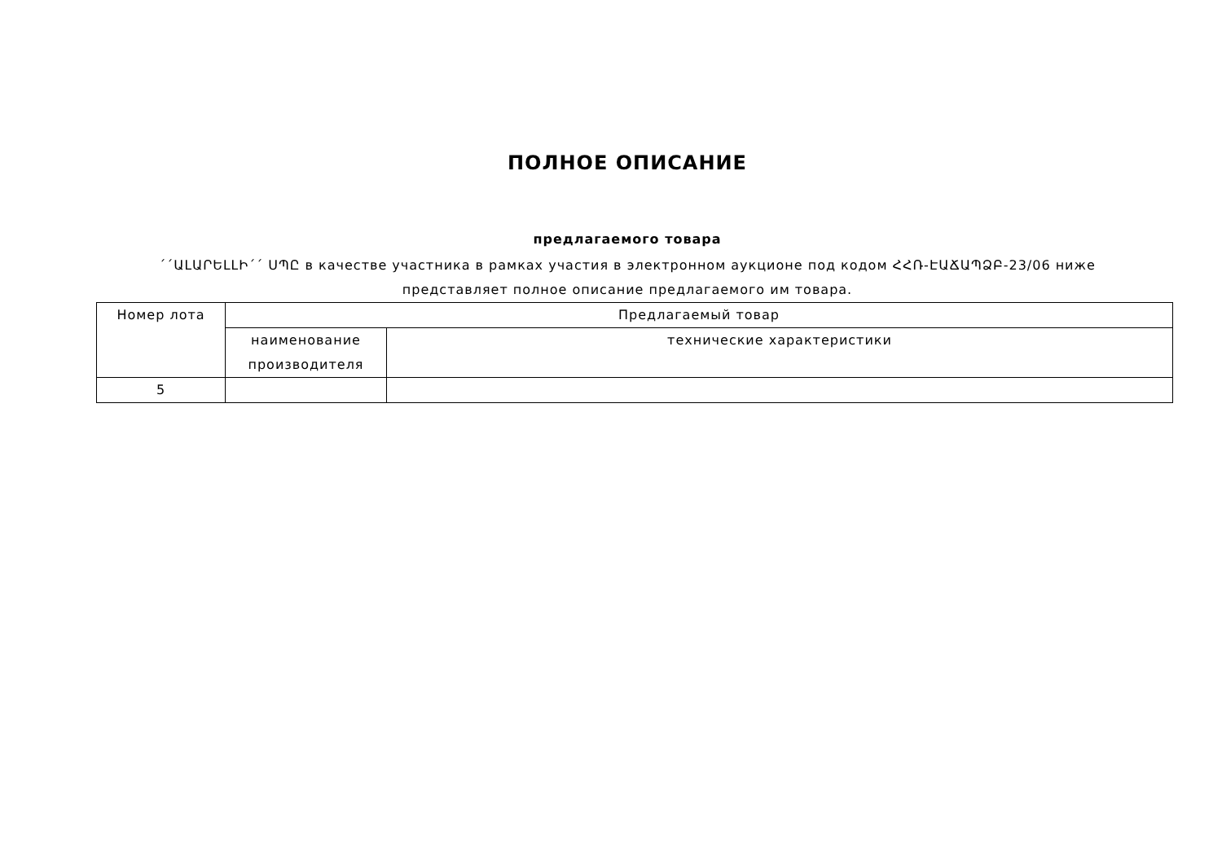ПОЛНОЕ ОПИСАНИЕ
предлагаемого товара
´´ԱԼԱՐԵԼԼԻ´´ ՍՊԸ в качестве участника в рамках участия в электронном аукционе под кодом ՀՀՌ-ԷԱՃԱՊՁԲ-23/06 ниже представляет полное описание предлагаемого им товара.
| Номер лота | Предлагаемый товар | |
| | наименование производителя | технические характеристики |
| 5 | | |